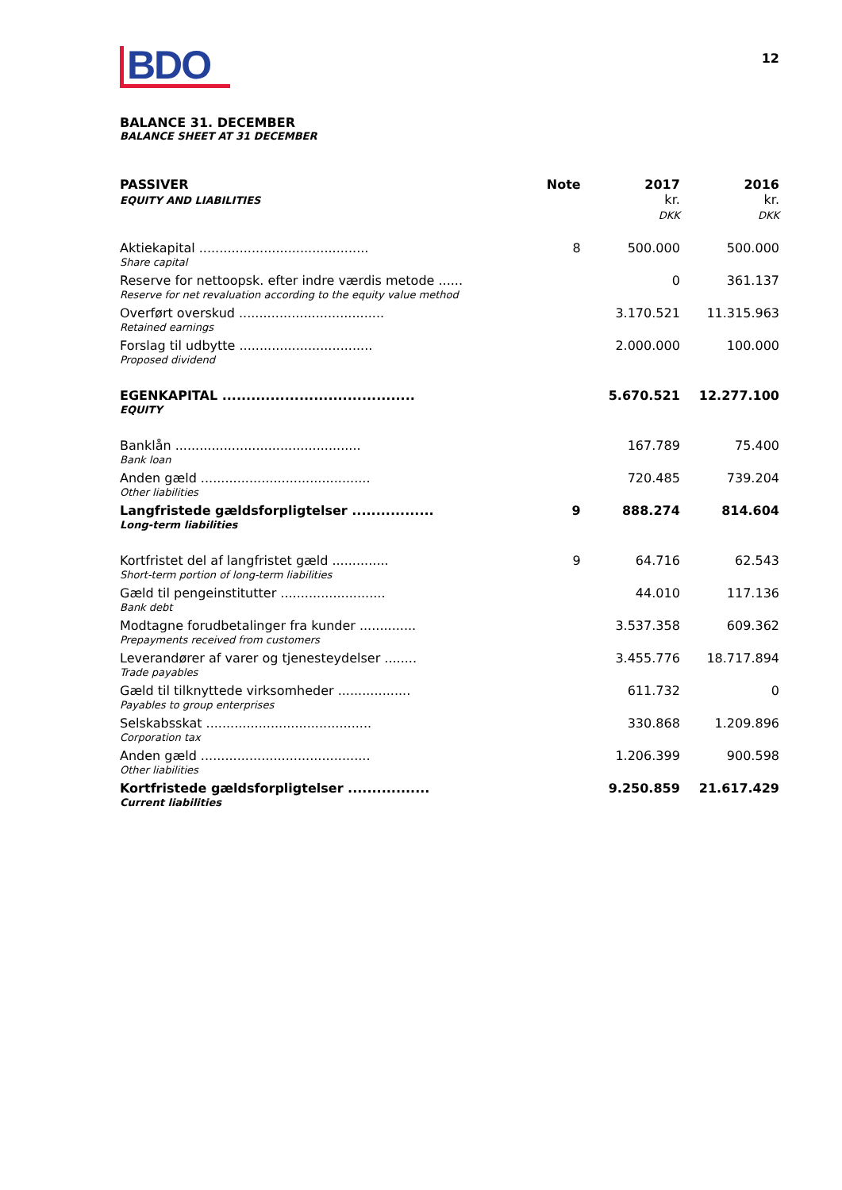BDO
12
BALANCE 31. DECEMBER
BALANCE SHEET AT 31 DECEMBER
| PASSIVER EQUITY AND LIABILITIES | Note | 2017 kr. DKK | 2016 kr. DKK |
| --- | --- | --- | --- |
| Aktiekapital .......................................... | 8 | 500.000 | 500.000 |
| Share capital | | | |
| Reserve for nettoopsk. efter indre værdis metode ...... | | 0 | 361.137 |
| Reserve for net revaluation according to the equity value method | | | |
| Overført overskud .................................... | | 3.170.521 | 11.315.963 |
| Retained earnings | | | |
| Forslag til udbytte ................................. | | 2.000.000 | 100.000 |
| Proposed dividend | | | |
| EGENKAPITAL ........................................ | | 5.670.521 | 12.277.100 |
| EQUITY | | | |
| Banklån .............................................. | | 167.789 | 75.400 |
| Bank loan | | | |
| Anden gæld .......................................... | | 720.485 | 739.204 |
| Other liabilities | | | |
| Langfristede gældsforpligtelser ................. | 9 | 888.274 | 814.604 |
| Long-term liabilities | | | |
| Kortfristet del af langfristet gæld .............. | 9 | 64.716 | 62.543 |
| Short-term portion of long-term liabilities | | | |
| Gæld til pengeinstitutter .......................... | | 44.010 | 117.136 |
| Bank debt | | | |
| Modtagne forudbetalinger fra kunder .............. | | 3.537.358 | 609.362 |
| Prepayments received from customers | | | |
| Leverandører af varer og tjenesteydelser ........ | | 3.455.776 | 18.717.894 |
| Trade payables | | | |
| Gæld til tilknyttede virksomheder .................. | | 611.732 | 0 |
| Payables to group enterprises | | | |
| Selskabsskat ......................................... | | 330.868 | 1.209.896 |
| Corporation tax | | | |
| Anden gæld .......................................... | | 1.206.399 | 900.598 |
| Other liabilities | | | |
| Kortfristede gældsforpligtelser ................. | | 9.250.859 | 21.617.429 |
| Current liabilities | | | |